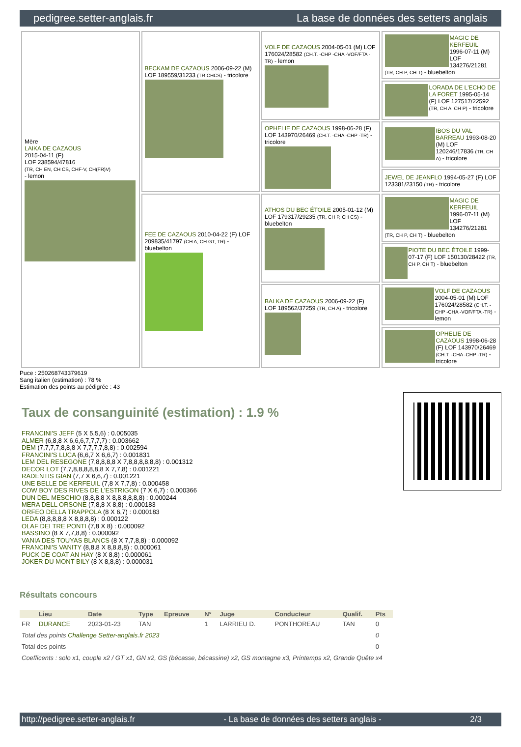pedigree.setter-anglais.fr La base de données des setters anglais
| Mère LAIKA DE CAZAOUS 2015-04-11 (F) LOF 238594/47816 (TR, CH EN, CH CS, CHF-V, CH(FR)V) - lemon | BECKAM DE CAZAOUS 2006-09-22 (M) LOF 189559/31233 (TR CHCS) - tricolore | VOLF DE CAZAOUS 2004-05-01 (M) LOF 176024/28582 (CH.T. -CHP -CHA -VOF/FTA -TR) - lemon | MAGIC DE KERFEUIL 1996-07-11 (M) LOF 134276/21281 (TR, CH P, CH T) - bluebelton |
| | | | LORADA DE L'ECHO DE LA FORET 1995-05-14 (F) LOF 127517/22592 (TR, CH A, CH P) - tricolore |
| | | OPHELIE DE CAZAOUS 1998-06-28 (F) LOF 143970/26469 (CH.T. -CHA -CHP -TR) - tricolore | IBOS DU VAL BARREAU 1993-08-20 (M) LOF 120246/17836 (TR, CH A) - tricolore |
| | | | JEWEL DE JEANFLO 1994-05-27 (F) LOF 123381/23150 (TR) - tricolore |
| | FEE DE CAZAOUS 2010-04-22 (F) LOF 209835/41797 (CH A, CH GT, TR) - bluebelton | ATHOS DU BEC ÉTOILE 2005-01-12 (M) LOF 179317/29235 (TR, CH P, CH CS) - bluebelton | MAGIC DE KERFEUIL 1996-07-11 (M) LOF 134276/21281 (TR, CH P, CH T) - bluebelton |
| | | | PIOTE DU BEC ÉTOILE 1999-07-17 (F) LOF 150130/28422 (TR, CH P, CH T) - bluebelton |
| | | BALKA DE CAZAOUS 2006-09-22 (F) LOF 189562/37259 (TR, CH A) - tricolore | VOLF DE CAZAOUS 2004-05-01 (M) LOF 176024/28582 (CH.T. -CHP -CHA -VOF/FTA -TR) - lemon |
| | | | OPHELIE DE CAZAOUS 1998-06-28 (F) LOF 143970/26469 (CH.T. -CHA -CHP -TR) - tricolore |
Puce : 250268743379619
Sang italien (estimation) : 78 %
Estimation des points au pédigrée : 43
Taux de consanguinité (estimation) : 1.9 %
FRANCINI'S JEFF (5 X 5,5,6) : 0.005035
ALMER (6,8,8 X 6,6,6,7,7,7,7) : 0.003662
DEM (7,7,7,7,8,8,8 X 7,7,7,7,8,8) : 0.002594
FRANCINI'S LUCA (6,6,7 X 6,6,7) : 0.001831
LEM DEL RESEGONE (7,8,8,8,8 X 7,8,8,8,8,8,8) : 0.001312
DECOR LOT (7,7,8,8,8,8,8,8 X 7,7,8) : 0.001221
RADENTIS GIAN (7,7 X 6,6,7) : 0.001221
UNE BELLE DE KERFEUIL (7,8 X 7,7,8) : 0.000458
COW BOY DES RIVES DE L'ESTRIGON (7 X 6,7) : 0.000366
DUN DEL MESCHIO (8,8,8,8 X 8,8,8,8,8,8) : 0.000244
MERA DELL ORSONE (7,8,8 X 8,8) : 0.000183
ORFEO DELLA TRAPPOLA (8 X 6,7) : 0.000183
LEDA (8,8,8,8,8 X 8,8,8,8) : 0.000122
OLAF DEI TRE PONTI (7,8 X 8) : 0.000092
BASSINO (8 X 7,7,8,8) : 0.000092
VANIA DES TOUYAS BLANCS (8 X 7,7,8,8) : 0.000092
FRANCINI'S VANITY (8,8,8 X 8,8,8,8) : 0.000061
PUCK DE COAT AN HAY (8 X 8,8) : 0.000061
JOKER DU MONT BILY (8 X 8,8,8) : 0.000031
Résultats concours
| | Lieu | Date | Type | Epreuve | N° | Juge | Conducteur | Qualif. | Pts |
| --- | --- | --- | --- | --- | --- | --- | --- | --- | --- |
| FR | DURANCE | 2023-01-23 | TAN | | 1 | LARRIEU D. | PONTHOREAU | TAN | 0 |
| Total des points Challenge Setter-anglais.fr 2023 | | | | | | | | | 0 |
| Total des points | | | | | | | | | 0 |
| Coefficents : solo x1, couple x2 / GT x1, GN x2, GS (bécasse, bécassine) x2, GS montagne x3, Printemps x2, Grande Quête x4 | | | | | | | | | |
http://pedigree.setter-anglais.fr - La base de données des setters anglais - 2/3